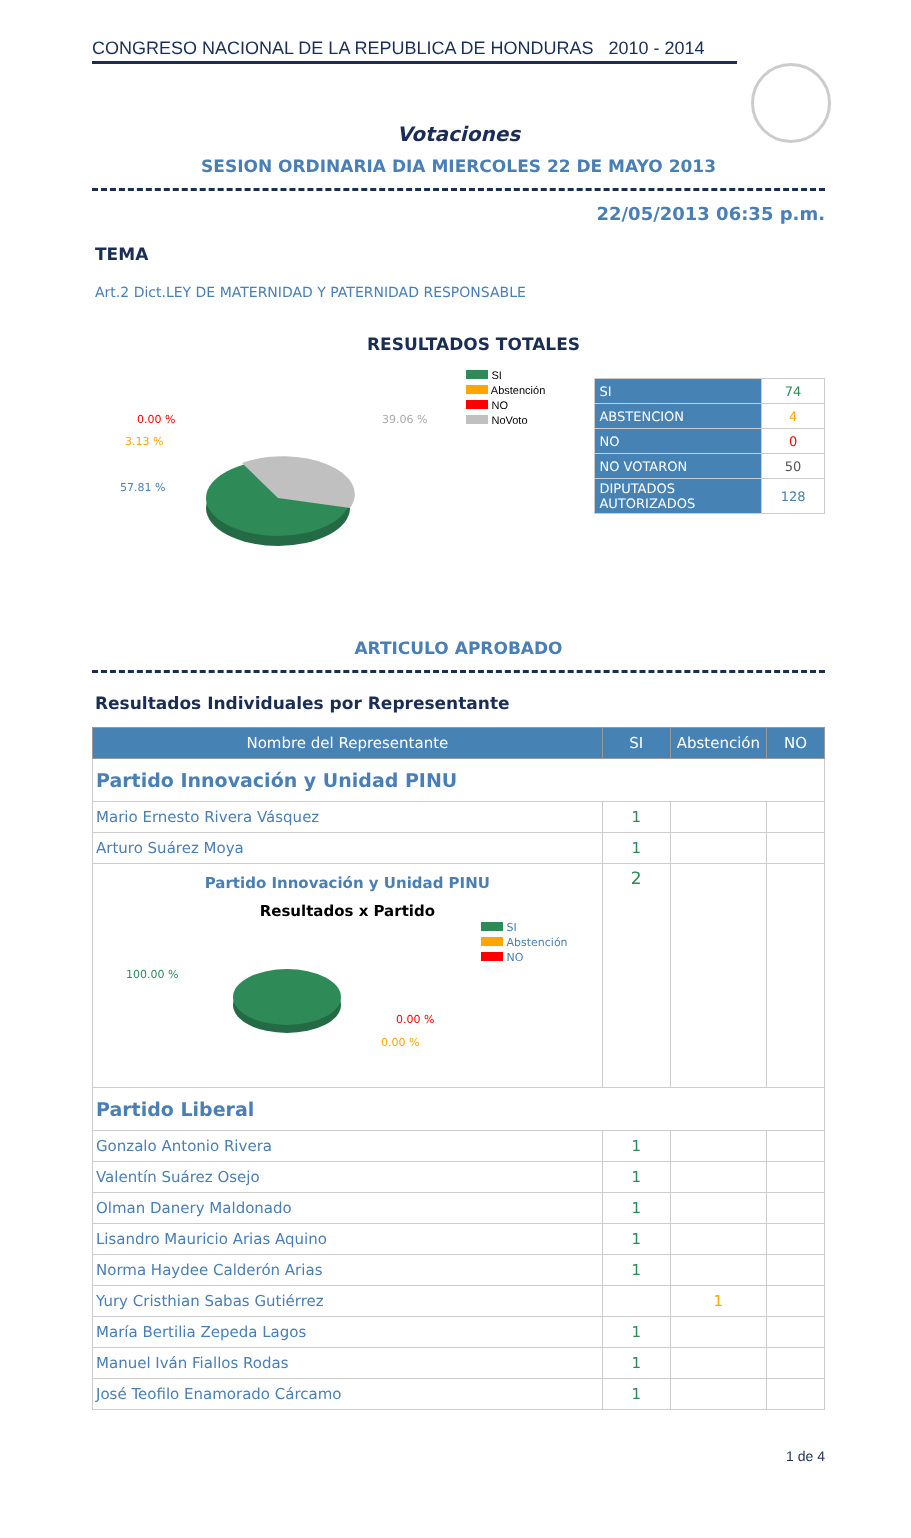CONGRESO NACIONAL DE LA REPUBLICA DE HONDURAS 2010 - 2014
Votaciones
SESION ORDINARIA DIA MIERCOLES 22 DE MAYO 2013
22/05/2013 06:35 p.m.
TEMA
Art.2 Dict.LEY DE MATERNIDAD Y PATERNIDAD RESPONSABLE
RESULTADOS TOTALES
0.00 %
3.13 %
39.06 %
57.81 %
SI
Abstención
NO
NoVoto
| SI | 74 |
| ABSTENCION | 4 |
| NO | 0 |
| NO VOTARON | 50 |
| DIPUTADOS AUTORIZADOS | 128 |
ARTICULO APROBADO
Resultados Individuales por Representante
| Nombre del Representante | SI | Abstención | NO |
| --- | --- | --- | --- |
| Partido Innovación y Unidad PINU | | | |
| Mario Ernesto Rivera Vásquez | 1 | | |
| Arturo Suárez Moya | 1 | | |
| Partido Innovación y Unidad PINU Resultados x Partido 100.00 % 0.00 % 0.00 % SI Abstención NO | 2 | | |
| Partido Liberal | | | |
| Gonzalo Antonio Rivera | 1 | | |
| Valentín Suárez Osejo | 1 | | |
| Olman Danery Maldonado | 1 | | |
| Lisandro Mauricio Arias Aquino | 1 | | |
| Norma Haydee Calderón Arias | 1 | | |
| Yury Cristhian Sabas Gutiérrez | | 1 | |
| María Bertilia Zepeda Lagos | 1 | | |
| Manuel Iván Fiallos Rodas | 1 | | |
| José Teofilo Enamorado Cárcamo | 1 | | |
1 de 4